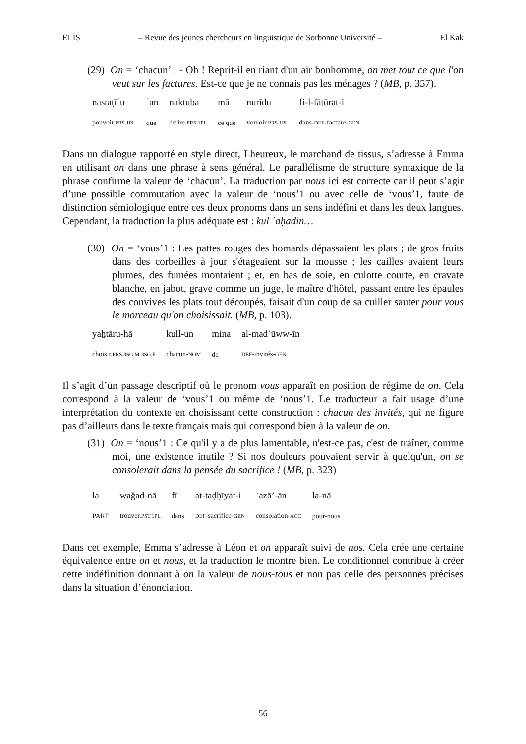ELIS – Revue des jeunes chercheurs en linguistique de Sorbonne Université – El Kak
(29) On = ‘chacun’ : - Oh ! Reprit-il en riant d'un air bonhomme, on met tout ce que l'on veut sur les factures. Est-ce que je ne connais pas les ménages ? (MB, p. 357).
| nastaṭīʿu | ʾan | naktuba | mā | nurīdu | fi-l-fātūrat-i |
| pouvoir. PRS.1PL | que | écrire. PRS.1PL | ce que | vouloir. PRS.1PL | dans- DEF -facture- GEN |
Dans un dialogue rapporté en style direct, Lheureux, le marchand de tissus, s’adresse à Emma en utilisant on dans une phrase à sens général. Le parallélisme de structure syntaxique de la phrase confirme la valeur de ‘chacun’. La traduction par nous ici est correcte car il peut s’agir d’une possible commutation avec la valeur de ‘nous’1 ou avec celle de ‘vous’1, faute de distinction sémiologique entre ces deux pronoms dans un sens indéfini et dans les deux langues. Cependant, la traduction la plus adéquate est : kul ʾaḥadin…
(30) On = ‘vous’1 : Les pattes rouges des homards dépassaient les plats ; de gros fruits dans des corbeilles à jour s'étageaient sur la mousse ; les cailles avaient leurs plumes, des fumées montaient ; et, en bas de soie, en culotte courte, en cravate blanche, en jabot, grave comme un juge, le maître d'hôtel, passant entre les épaules des convives les plats tout découpés, faisait d'un coup de sa cuiller sauter pour vous le morceau qu'on choisissait. (MB, p. 103).
| yaẖtāru-hā | kull-un | mina | al-madʿūww-īn |
| choisir. PRS.3SG.M-3SG.F | chacun- NOM | de | DEF -invités- GEN |
Il s’agit d’un passage descriptif où le pronom vous apparaît en position de régime de on. Cela correspond à la valeur de ‘vous’1 ou même de ‘nous’1. Le traducteur a fait usage d’une interprétation du contexte en choisissant cette construction : chacun des invités, qui ne figure pas d’ailleurs dans le texte français mais qui correspond bien à la valeur de on.
(31) On = ‘nous’1 : Ce qu'il y a de plus lamentable, n'est-ce pas, c'est de traîner, comme moi, une existence inutile ? Si nos douleurs pouvaient servir à quelqu'un, on se consolerait dans la pensée du sacrifice ! (MB, p. 323)
| la | waǧad-nā | fī | at-taḍḥīyat-i | ʿazā’-ān | la-nā |
| PART | trouver. PST.1PL | dans | DEF -sacrifice- GEN | consolation- ACC | pour-nous |
Dans cet exemple, Emma s’adresse à Léon et on apparaît suivi de nos. Cela crée une certaine équivalence entre on et nous, et la traduction le montre bien. Le conditionnel contribue à créer cette indéfinition donnant à on la valeur de nous-tous et non pas celle des personnes précises dans la situation d’énonciation.
56